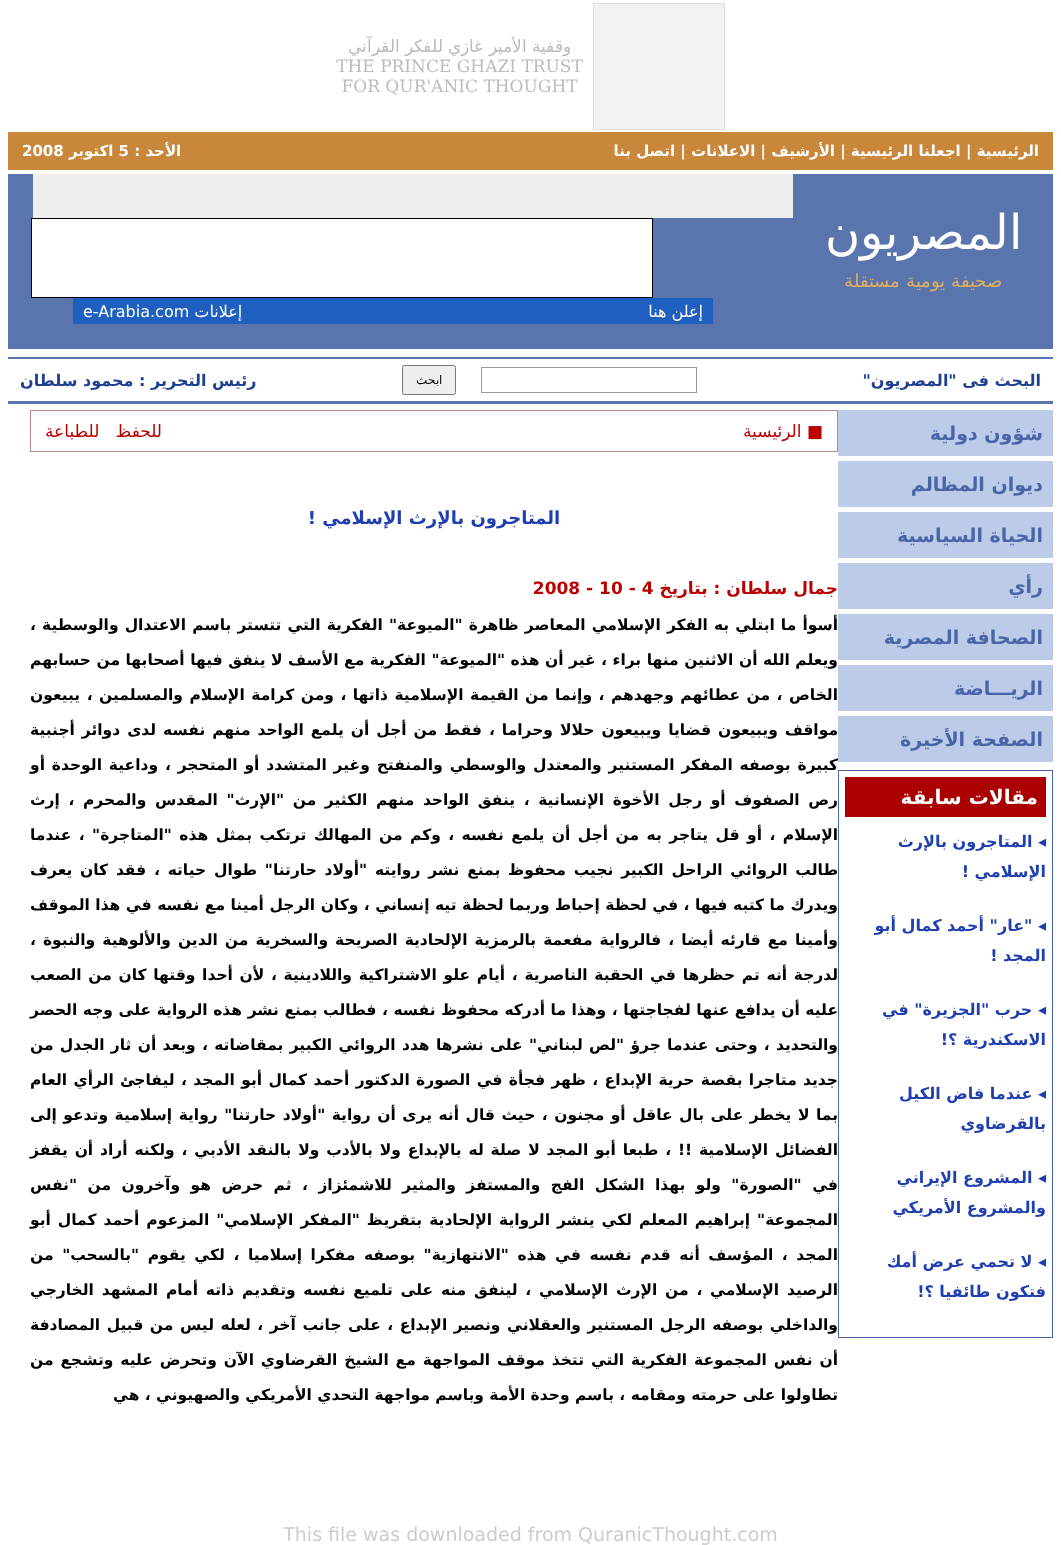وقفية الأمير غازي للفكر القرآني
THE PRINCE GHAZI TRUST
FOR QUR'ANIC THOUGHT
الرئيسية | اجعلنا الرئيسية | الأرشيف | الاعلانات | اتصل بنا الأحد : 5 اكتوبر 2008
المصريون
صحيفة يومية مستقلة
إعلن هنا إعلانات e-Arabia.com
البحث فى "المصريون" ابحث رئيس التحرير : محمود سلطان
شؤون دولية
ديوان المظالم
الحياة السياسية
رأي
الصحافة المصرية
الريـــاضة
الصفحة الأخيرة
مقالات سابقة
◂ المتاجرون بالإرث الإسلامي !
◂ "عار" أحمد كمال أبو المجد !
◂ حرب "الجزيرة" في الاسكندرية ؟!
◂ عندما فاض الكيل بالقرضاوي
◂ المشروع الإيراني والمشروع الأمريكي
◂ لا تحمي عرض أمك فتكون طائفيا ؟!
■ الرئيسية للحفظ للطباعة
المتاجرون بالإرث الإسلامي !
جمال سلطان : بتاريخ 4 - 10 - 2008
أسوأ ما ابتلي به الفكر الإسلامي المعاصر ظاهرة "الميوعة" الفكرية التي تتستر باسم الاعتدال والوسطية ، ويعلم الله أن الاثنين منها براء ، غير أن هذه "الميوعة" الفكرية مع الأسف لا ينفق فيها أصحابها من حسابهم الخاص ، من عطائهم وجهدهم ، وإنما من القيمة الإسلامية ذاتها ، ومن كرامة الإسلام والمسلمين ، يبيعون مواقف ويبيعون قضايا ويبيعون حلالا وحراما ، فقط من أجل أن يلمع الواحد منهم نفسه لدى دوائر أجنبية كبيرة بوصفه المفكر المستنير والمعتدل والوسطي والمنفتح وغير المتشدد أو المتحجر ، وداعية الوحدة أو رص الصفوف أو رجل الأخوة الإنسانية ، ينفق الواحد منهم الكثير من "الإرث" المقدس والمحرم ، إرث الإسلام ، أو قل يتاجر به من أجل أن يلمع نفسه ، وكم من المهالك ترتكب بمثل هذه "المتاجرة" ، عندما طالب الروائي الراحل الكبير نجيب محفوظ بمنع نشر روايته "أولاد حارتنا" طوال حياته ، فقد كان يعرف ويدرك ما كتبه فيها ، في لحظة إحباط وربما لحظة تيه إنساني ، وكان الرجل أمينا مع نفسه في هذا الموقف وأمينا مع قارئه أيضا ، فالرواية مفعمة بالرمزية الإلحادية الصريحة والسخرية من الدين والألوهية والنبوة ، لدرجة أنه تم حظرها في الحقبة الناصرية ، أيام علو الاشتراكية واللادينية ، لأن أحدا وقتها كان من الصعب عليه أن يدافع عنها لفجاجتها ، وهذا ما أدركه محفوظ نفسه ، فطالب بمنع نشر هذه الرواية على وجه الحصر والتحديد ، وحتى عندما جرؤ "لص لبناني" على نشرها هدد الروائي الكبير بمقاضاته ، وبعد أن ثار الجدل من جديد متاجرا بقصة حرية الإبداع ، ظهر فجأة في الصورة الدكتور أحمد كمال أبو المجد ، ليفاجئ الرأي العام بما لا يخطر على بال عاقل أو مجنون ، حيث قال أنه يرى أن رواية "أولاد حارتنا" رواية إسلامية وتدعو إلى الفضائل الإسلامية !! ، طبعا أبو المجد لا صلة له بالإبداع ولا بالأدب ولا بالنقد الأدبي ، ولكنه أراد أن يقفز في "الصورة" ولو بهذا الشكل الفج والمستفز والمثير للاشمئزاز ، ثم حرض هو وآخرون من "نفس المجموعة" إبراهيم المعلم لكي ينشر الرواية الإلحادية بتقريظ "المفكر الإسلامي" المزعوم أحمد كمال أبو المجد ، المؤسف أنه قدم نفسه في هذه "الانتهازية" بوصفه مفكرا إسلاميا ، لكي يقوم "بالسحب" من الرصيد الإسلامي ، من الإرث الإسلامي ، لينفق منه على تلميع نفسه وتقديم ذاته أمام المشهد الخارجي والداخلي بوصفه الرجل المستنير والعقلاني ونصير الإبداع ، على جانب آخر ، لعله ليس من قبيل المصادفة أن نفس المجموعة الفكرية التي تتخذ موقف المواجهة مع الشيخ القرضاوي الآن وتحرض عليه وتشجع من تطاولوا على حرمته ومقامه ، باسم وحدة الأمة وباسم مواجهة التحدي الأمريكي والصهيوني ، هي
This file was downloaded from QuranicThought.com